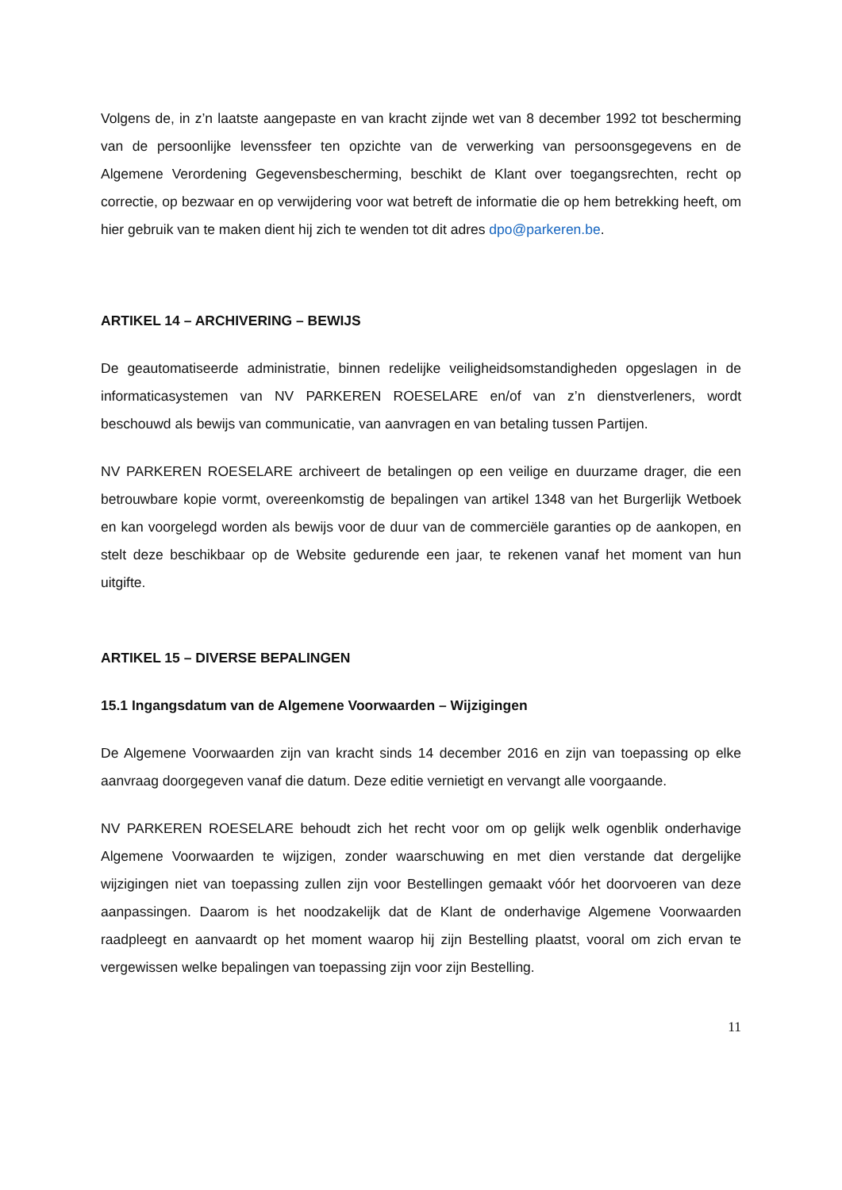Volgens de, in z’n laatste aangepaste en van kracht zijnde wet van 8 december 1992 tot bescherming van de persoonlijke levenssfeer ten opzichte van de verwerking van persoonsgegevens en de Algemene Verordening Gegevensbescherming, beschikt de Klant over toegangsrechten, recht op correctie, op bezwaar en op verwijdering voor wat betreft de informatie die op hem betrekking heeft, om hier gebruik van te maken dient hij zich te wenden tot dit adres dpo@parkeren.be.
ARTIKEL 14 – ARCHIVERING – BEWIJS
De geautomatiseerde administratie, binnen redelijke veiligheidsomstandigheden opgeslagen in de informaticasystemen van NV PARKEREN ROESELARE en/of van z’n dienstverleners, wordt beschouwd als bewijs van communicatie, van aanvragen en van betaling tussen Partijen.
NV PARKEREN ROESELARE archiveert de betalingen op een veilige en duurzame drager, die een betrouwbare kopie vormt, overeenkomstig de bepalingen van artikel 1348 van het Burgerlijk Wetboek en kan voorgelegd worden als bewijs voor de duur van de commerciële garanties op de aankopen, en stelt deze beschikbaar op de Website gedurende een jaar, te rekenen vanaf het moment van hun uitgifte.
ARTIKEL 15 – DIVERSE BEPALINGEN
15.1 Ingangsdatum van de Algemene Voorwaarden – Wijzigingen
De Algemene Voorwaarden zijn van kracht sinds 14 december 2016 en zijn van toepassing op elke aanvraag doorgegeven vanaf die datum. Deze editie vernietigt en vervangt alle voorgaande.
NV PARKEREN ROESELARE behoudt zich het recht voor om op gelijk welk ogenblik onderhavige Algemene Voorwaarden te wijzigen, zonder waarschuwing en met dien verstande dat dergelijke wijzigingen niet van toepassing zullen zijn voor Bestellingen gemaakt vóór het doorvoeren van deze aanpassingen. Daarom is het noodzakelijk dat de Klant de onderhavige Algemene Voorwaarden raadpleegt en aanvaardt op het moment waarop hij zijn Bestelling plaatst, vooral om zich ervan te vergewissen welke bepalingen van toepassing zijn voor zijn Bestelling.
11